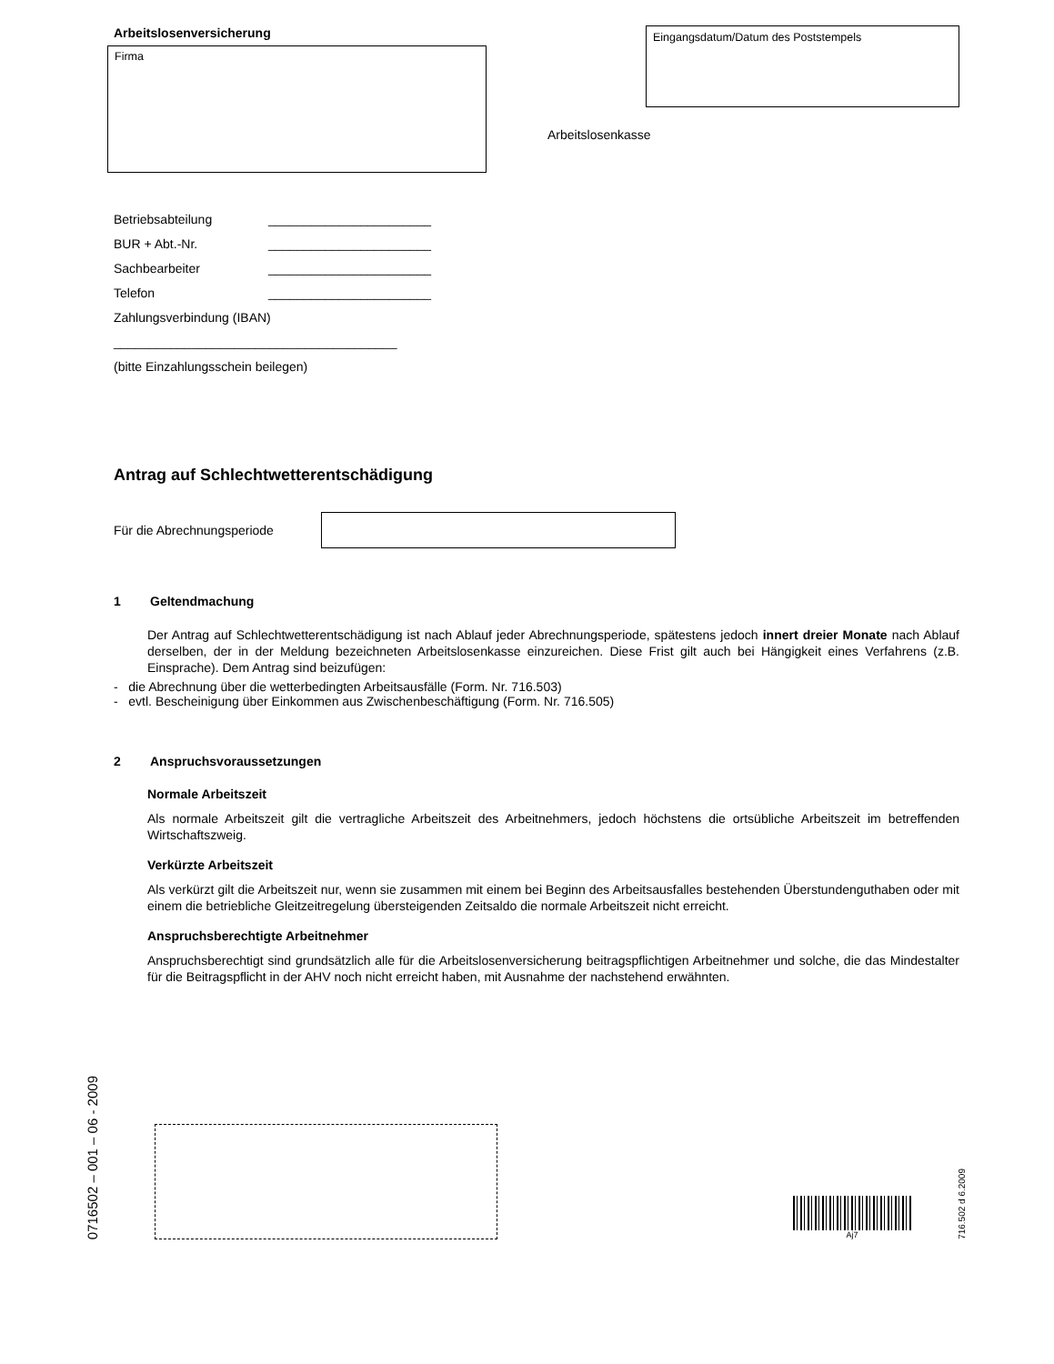Arbeitslosenversicherung
Firma
Eingangsdatum/Datum des Poststempels
Arbeitslosenkasse
Betriebsabteilung _______________________
BUR + Abt.-Nr. _______________________
Sachbearbeiter _______________________
Telefon _______________________
Zahlungsverbindung (IBAN)
________________________________________
(bitte Einzahlungsschein beilegen)
Antrag auf Schlechtwetterentschädigung
Für die Abrechnungsperiode
1 Geltendmachung
Der Antrag auf Schlechtwetterentschädigung ist nach Ablauf jeder Abrechnungsperiode, spätestens jedoch innert dreier Monate nach Ablauf derselben, der in der Meldung bezeichneten Arbeitslosenkasse einzureichen. Diese Frist gilt auch bei Hängigkeit eines Verfahrens (z.B. Einsprache). Dem Antrag sind beizufügen:
- die Abrechnung über die wetterbedingten Arbeitsausfälle (Form. Nr. 716.503)
- evtl. Bescheinigung über Einkommen aus Zwischenbeschäftigung (Form. Nr. 716.505)
2 Anspruchsvoraussetzungen
Normale Arbeitszeit
Als normale Arbeitszeit gilt die vertragliche Arbeitszeit des Arbeitnehmers, jedoch höchstens die ortsübliche Arbeitszeit im betreffenden Wirtschaftszweig.
Verkürzte Arbeitszeit
Als verkürzt gilt die Arbeitszeit nur, wenn sie zusammen mit einem bei Beginn des Arbeitsausfalles bestehenden Überstundenguthaben oder mit einem die betriebliche Gleitzeitregelung übersteigenden Zeitsaldo die normale Arbeitszeit nicht erreicht.
Anspruchsberechtigte Arbeitnehmer
Anspruchsberechtigt sind grundsätzlich alle für die Arbeitslosenversicherung beitragspflichtigen Arbeitnehmer und solche, die das Mindestalter für die Beitragspflicht in der AHV noch nicht erreicht haben, mit Ausnahme der nachstehend erwähnten.
0716502 – 001 – 06 - 2009
Aj7
716.502 d 6.2009